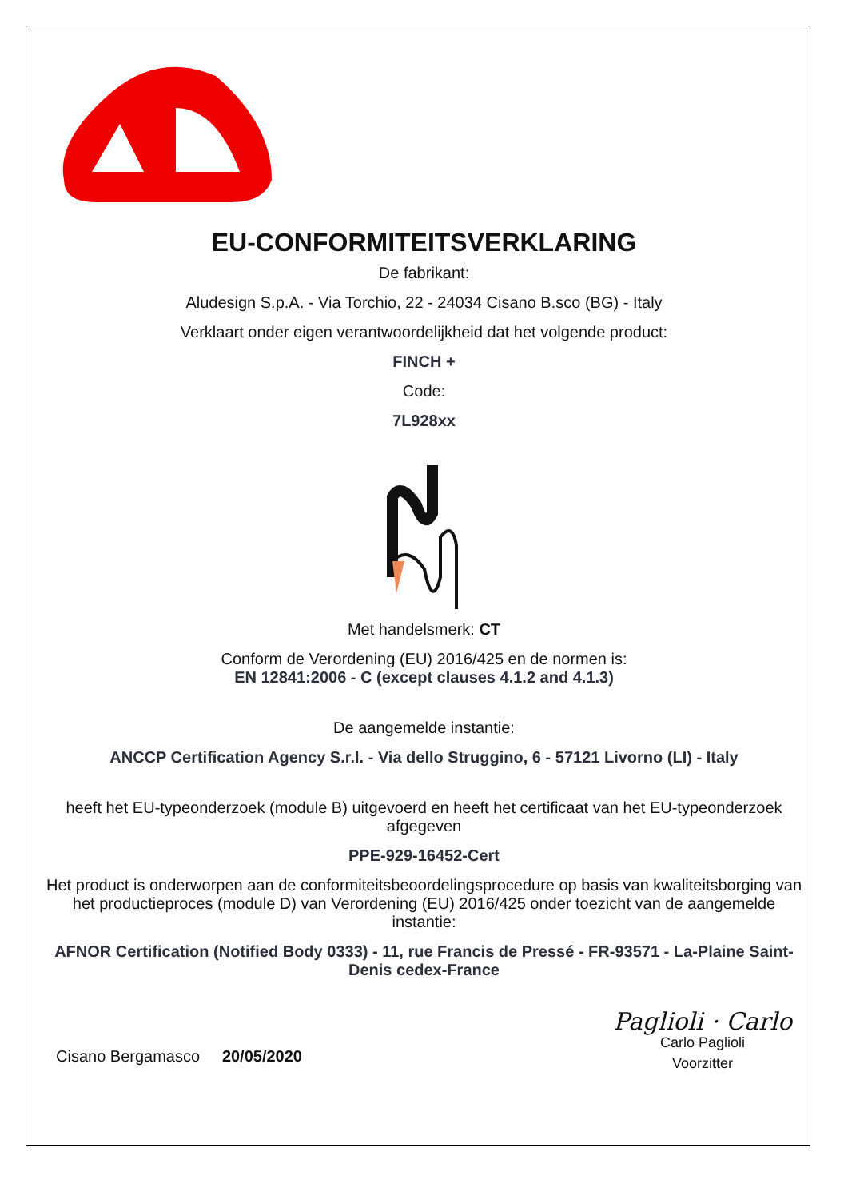EU-CONFORMITEITSVERKLARING
De fabrikant:
Aludesign S.p.A. - Via Torchio, 22 - 24034 Cisano B.sco (BG) - Italy
Verklaart onder eigen verantwoordelijkheid dat het volgende product:
FINCH +
Code:
7L928xx
Met handelsmerk: CT
Conform de Verordening (EU) 2016/425 en de normen is:
EN 12841:2006 - C (except clauses 4.1.2 and 4.1.3)
De aangemelde instantie:
ANCCP Certification Agency S.r.l. - Via dello Struggino, 6 - 57121 Livorno (LI) - Italy
heeft het EU-typeonderzoek (module B) uitgevoerd en heeft het certificaat van het EU-typeonderzoek afgegeven
PPE-929-16452-Cert
Het product is onderworpen aan de conformiteitsbeoordelingsprocedure op basis van kwaliteitsborging van het productieproces (module D) van Verordening (EU) 2016/425 onder toezicht van de aangemelde instantie:
AFNOR Certification (Notified Body 0333) - 11, rue Francis de Pressé - FR-93571 - La-Plaine Saint-Denis cedex-France
Cisano Bergamasco 20/05/2020
Paglioli · Carlo
Carlo Paglioli
Voorzitter